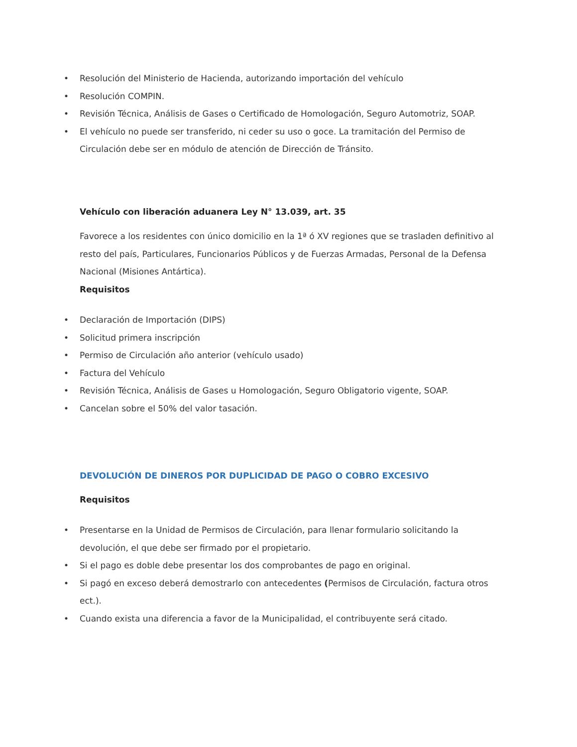• Resolución del Ministerio de Hacienda, autorizando importación del vehículo
• Resolución COMPIN.
• Revisión Técnica, Análisis de Gases o Certificado de Homologación, Seguro Automotriz, SOAP.
• El vehículo no puede ser transferido, ni ceder su uso o goce. La tramitación del Permiso de Circulación debe ser en módulo de atención de Dirección de Tránsito.
Vehículo con liberación aduanera Ley N° 13.039, art. 35
Favorece a los residentes con único domicilio en la 1ª ó XV regiones que se trasladen definitivo al resto del país, Particulares, Funcionarios Públicos y de Fuerzas Armadas, Personal de la Defensa Nacional (Misiones Antártica).
Requisitos
• Declaración de Importación (DIPS)
• Solicitud primera inscripción
• Permiso de Circulación año anterior (vehículo usado)
• Factura del Vehículo
• Revisión Técnica, Análisis de Gases u Homologación, Seguro Obligatorio vigente, SOAP.
• Cancelan sobre el 50% del valor tasación.
DEVOLUCIÓN DE DINEROS POR DUPLICIDAD DE PAGO O COBRO EXCESIVO
Requisitos
• Presentarse en la Unidad de Permisos de Circulación, para llenar formulario solicitando la devolución, el que debe ser firmado por el propietario.
• Si el pago es doble debe presentar los dos comprobantes de pago en original.
• Si pagó en exceso deberá demostrarlo con antecedentes (Permisos de Circulación, factura otros ect.).
• Cuando exista una diferencia a favor de la Municipalidad, el contribuyente será citado.